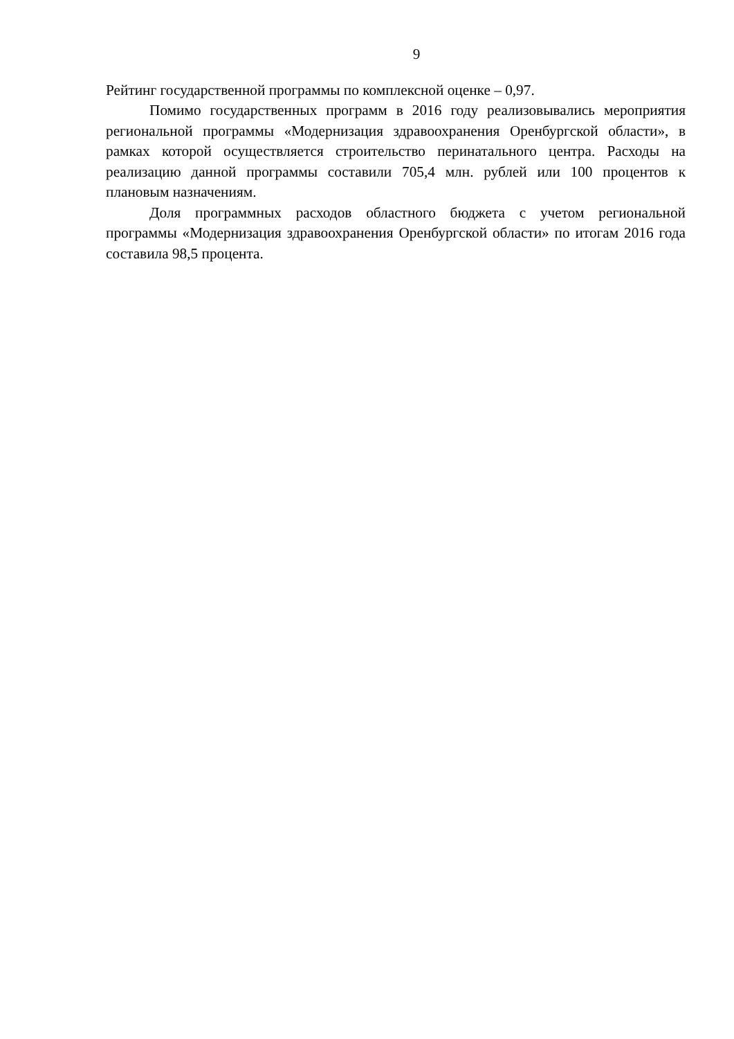9
Рейтинг государственной программы по комплексной оценке – 0,97.
Помимо государственных программ в 2016 году реализовывались ме­роприятия региональной программы «Модернизация здравоохранения Оренбургской области», в рамках которой осуществляется строительство перинатального центра. Расходы на реализацию данной программы составили 705,4 млн. рублей или 100 процентов к плановым назначениям.
Доля программных расходов областного бюджета с учетом региональ­ной программы «Модернизация здравоохранения Оренбургской области» по итогам 2016 года составила 98,5 процента.